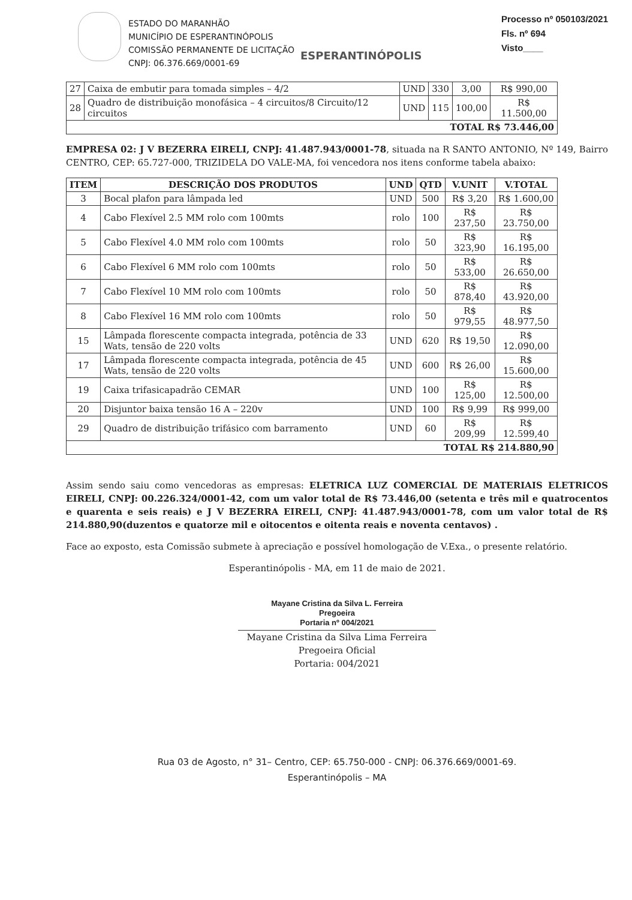ESTADO DO MARANHÃO
MUNICÍPIO DE ESPERANTINÓPOLIS
COMISSÃO PERMANENTE DE LICITAÇÃO
CNPJ: 06.376.669/0001-69
ESPERANTINÓPOLIS
Processo nº 050103/2021
Fls. nº 694
Visto____
| 27 | Caixa de embutir para tomada simples – 4/2 | UND | 330 | 3,00 | R$ 990,00 |
| 28 | Quadro de distribuição monofásica – 4 circuitos/8 Circuito/12 circuitos | UND | 115 | 100,00 | R$ 11.500,00 |
| TOTAL R$ 73.446,00 | | | | | |
EMPRESA 02: J V BEZERRA EIRELI, CNPJ: 41.487.943/0001-78, situada na R SANTO ANTONIO, Nº 149, Bairro CENTRO, CEP: 65.727-000, TRIZIDELA DO VALE-MA, foi vencedora nos itens conforme tabela abaixo:
| ITEM | DESCRIÇÃO DOS PRODUTOS | UND | QTD | V.UNIT | V.TOTAL |
| --- | --- | --- | --- | --- | --- |
| 3 | Bocal plafon para lâmpada led | UND | 500 | R$ 3,20 | R$ 1.600,00 |
| 4 | Cabo Flexível 2.5 MM rolo com 100mts | rolo | 100 | R$ 237,50 | R$ 23.750,00 |
| 5 | Cabo Flexível 4.0 MM rolo com 100mts | rolo | 50 | R$ 323,90 | R$ 16.195,00 |
| 6 | Cabo Flexível 6 MM rolo com 100mts | rolo | 50 | R$ 533,00 | R$ 26.650,00 |
| 7 | Cabo Flexível 10 MM rolo com 100mts | rolo | 50 | R$ 878,40 | R$ 43.920,00 |
| 8 | Cabo Flexível 16 MM rolo com 100mts | rolo | 50 | R$ 979,55 | R$ 48.977,50 |
| 15 | Lâmpada florescente compacta integrada, potência de 33 Wats, tensão de 220 volts | UND | 620 | R$ 19,50 | R$ 12.090,00 |
| 17 | Lâmpada florescente compacta integrada, potência de 45 Wats, tensão de 220 volts | UND | 600 | R$ 26,00 | R$ 15.600,00 |
| 19 | Caixa trifasicapadrão CEMAR | UND | 100 | R$ 125,00 | R$ 12.500,00 |
| 20 | Disjuntor baixa tensão 16 A – 220v | UND | 100 | R$ 9,99 | R$ 999,00 |
| 29 | Quadro de distribuição trifásico com barramento | UND | 60 | R$ 209,99 | R$ 12.599,40 |
| TOTAL R$ 214.880,90 | | | | | |
Assim sendo saiu como vencedoras as empresas: ELETRICA LUZ COMERCIAL DE MATERIAIS ELETRICOS EIRELI, CNPJ: 00.226.324/0001-42, com um valor total de R$ 73.446,00 (setenta e três mil e quatrocentos e quarenta e seis reais) e J V BEZERRA EIRELI, CNPJ: 41.487.943/0001-78, com um valor total de R$ 214.880,90(duzentos e quatorze mil e oitocentos e oitenta reais e noventa centavos) .
Face ao exposto, esta Comissão submete à apreciação e possível homologação de V.Exa., o presente relatório.
Esperantinópolis - MA, em 11 de maio de 2021.
Mayane Cristina da Silva L. Ferreira
Pregoeira
Portaria nº 004/2021
Mayane Cristina da Silva Lima Ferreira
Pregoeira Oficial
Portaria: 004/2021
Rua 03 de Agosto, n° 31– Centro, CEP: 65.750-000 - CNPJ: 06.376.669/0001-69.
Esperantinópolis – MA